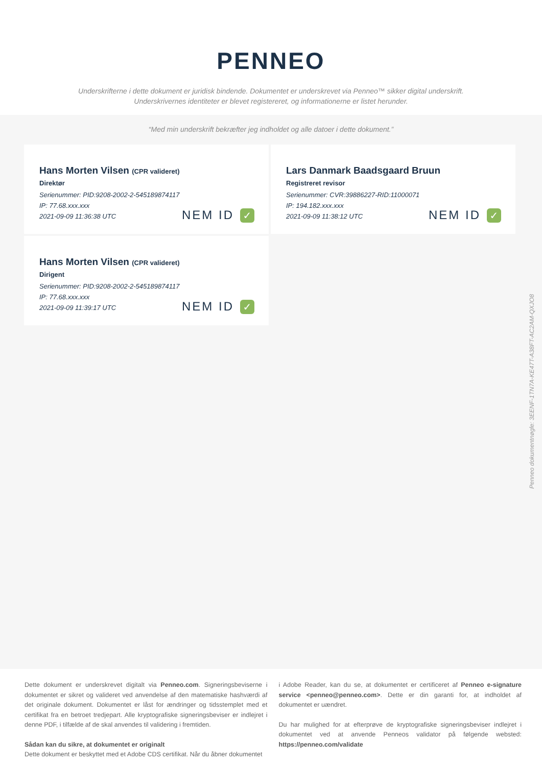PENNEO
Underskrifterne i dette dokument er juridisk bindende. Dokumentet er underskrevet via Penneo™ sikker digital underskrift.
Underskrivernes identiteter er blevet registereret, og informationerne er listet herunder.
“Med min underskrift bekræfter jeg indholdet og alle datoer i dette dokument.”
Hans Morten Vilsen (CPR valideret)
Direktør
Serienummer: PID:9208-2002-2-545189874117
IP: 77.68.xxx.xxx
2021-09-09 11:36:38 UTC
NEM ID ✓
Lars Danmark Baadsgaard Bruun
Registreret revisor
Serienummer: CVR:39886227-RID:11000071
IP: 194.182.xxx.xxx
2021-09-09 11:38:12 UTC
NEM ID ✓
Hans Morten Vilsen (CPR valideret)
Dirigent
Serienummer: PID:9208-2002-2-545189874117
IP: 77.68.xxx.xxx
2021-09-09 11:39:17 UTC
NEM ID ✓
Penneo dokumentnøgle: 3EENF-1TN7A-KE47T-A38FT-AC2AM-QXJO8
Dette dokument er underskrevet digitalt via Penneo.com. Signeringsbeviserne i dokumentet er sikret og valideret ved anvendelse af den matematiske hashværdi af det originale dokument. Dokumentet er låst for ændringer og tidsstemplet med et certifikat fra en betroet tredjepart. Alle kryptografiske signeringsbeviser er indlejret i denne PDF, i tilfælde af de skal anvendes til validering i fremtiden.
Sådan kan du sikre, at dokumentet er originalt
Dette dokument er beskyttet med et Adobe CDS certifikat. Når du åbner dokumentet
i Adobe Reader, kan du se, at dokumentet er certificeret af Penneo e-signature service <penneo@penneo.com>. Dette er din garanti for, at indholdet af dokumentet er uændret.
Du har mulighed for at efterprøve de kryptografiske signeringsbeviser indlejret i dokumentet ved at anvende Penneos validator på følgende websted: https://penneo.com/validate